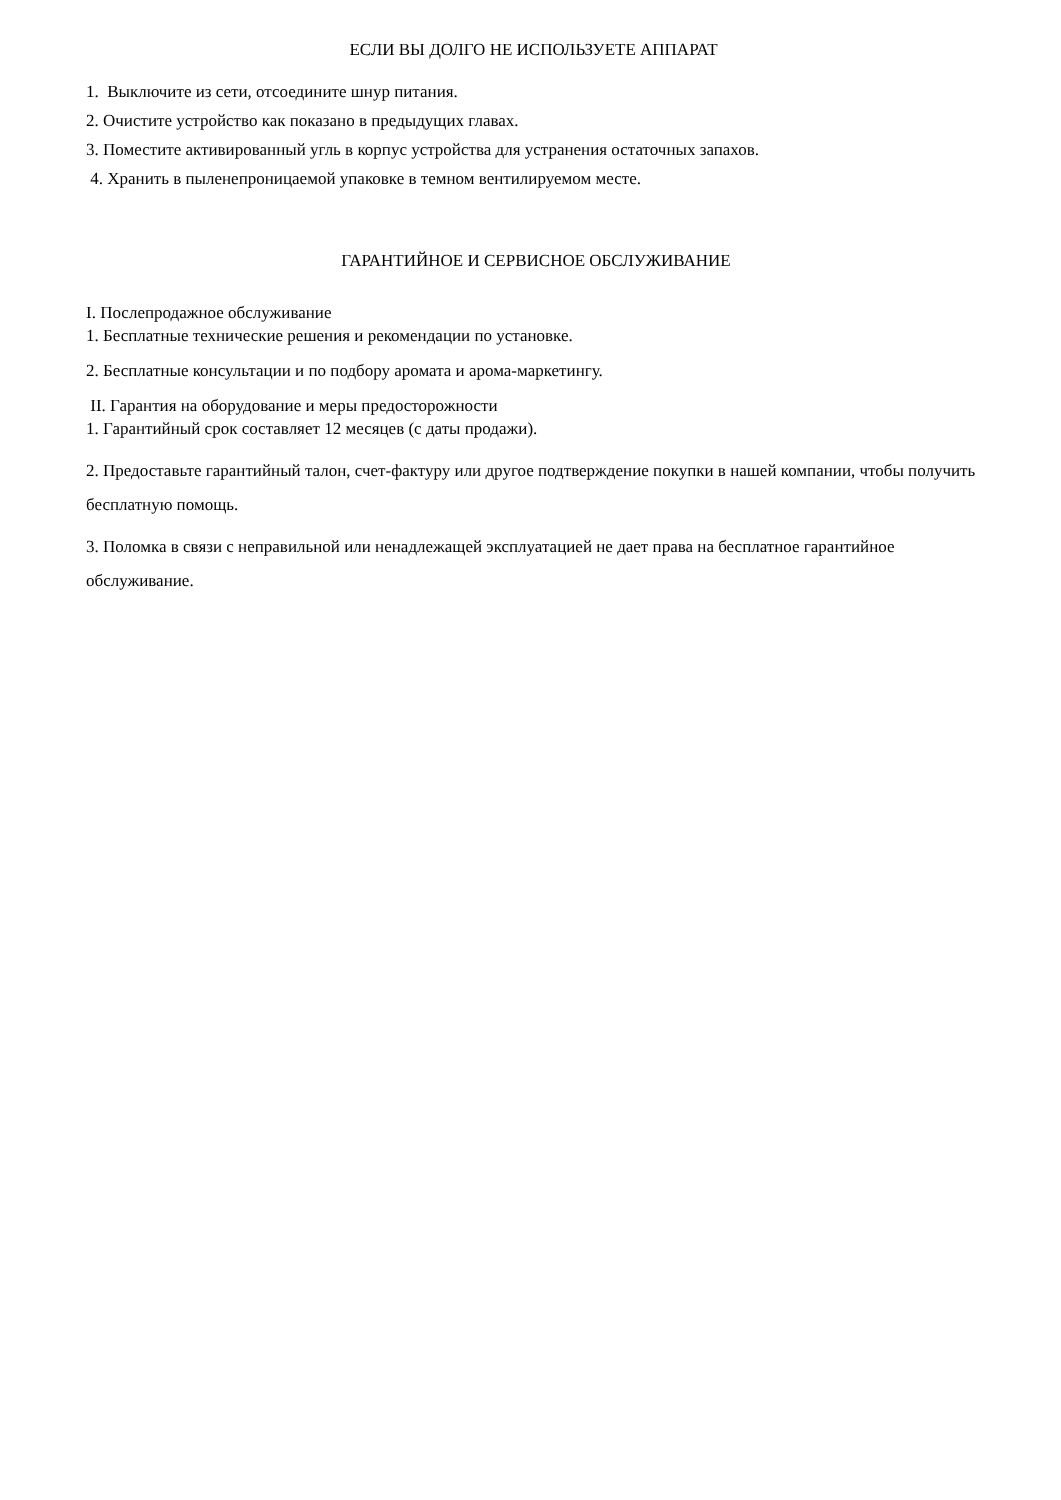ЕСЛИ ВЫ ДОЛГО НЕ ИСПОЛЬЗУЕТЕ АППАРАТ
1. Выключите из сети, отсоедините шнур питания.
2. Очистите устройство как показано в предыдущих главах.
3. Поместите активированный угль в корпус устройства для устранения остаточных запахов.
4. Хранить в пыленепроницаемой упаковке в темном вентилируемом месте.
ГАРАНТИЙНОЕ И СЕРВИСНОЕ ОБСЛУЖИВАНИЕ
I. Послепродажное обслуживание
1. Бесплатные технические решения и рекомендации по установке.
2. Бесплатные консультации и по подбору аромата и арома-маркетингу.
II. Гарантия на оборудование и меры предосторожности
1. Гарантийный срок составляет 12 месяцев (с даты продажи).
2. Предоставьте гарантийный талон, счет-фактуру или другое подтверждение покупки в нашей компании, чтобы получить бесплатную помощь.
3. Поломка в связи с неправильной или ненадлежащей эксплуатацией не дает права на бесплатное гарантийное обслуживание.